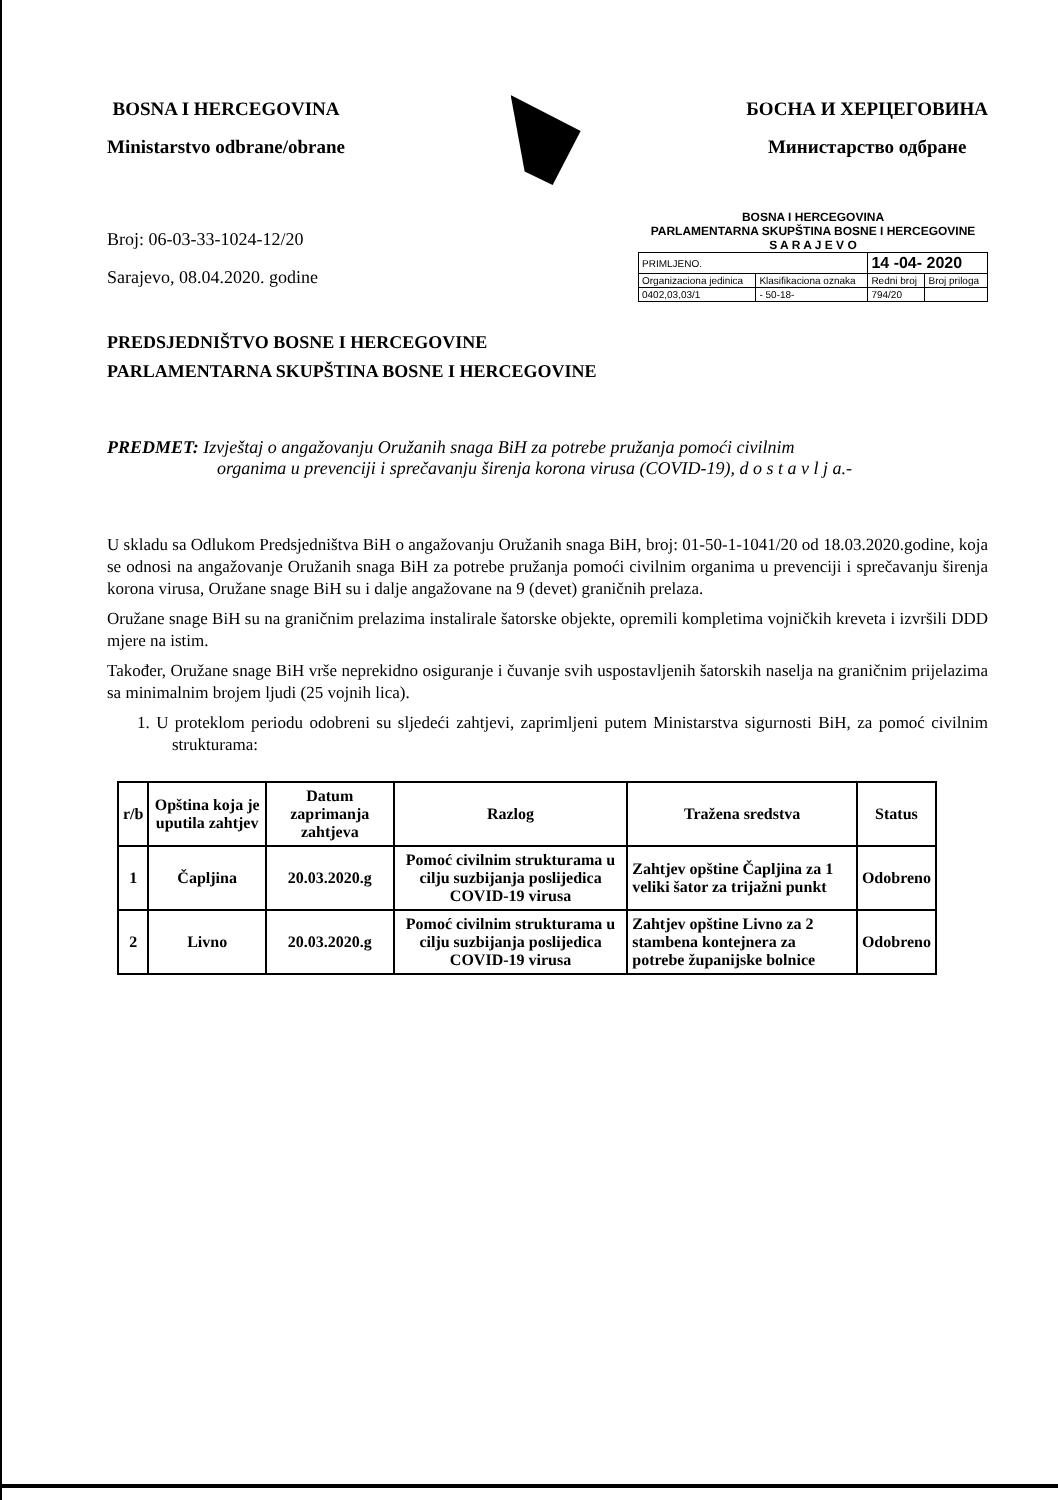BOSNA I HERCEGOVINA
Ministarstvo odbrane/obrane
БОСНА И ХЕРЦЕГОВИНА
Министарство одбране
Broj: 06-03-33-1024-12/20
Sarajevo, 08.04.2020. godine
BOSNA I HERCEGOVINA
PARLAMENTARNA SKUPŠTINA BOSNE I HERCEGOVINE
S A R A J E V O
| PRIMLJENO. | | 14 -04- 2020 | |
| Organizaciona jedinica | Klasifikaciona oznaka | Redni broj | Broj priloga |
| 0402,03,03/1 | - 50-18- | 794/20 | |
PREDSJEDNIŠTVO BOSNE I HERCEGOVINE
PARLAMENTARNA SKUPŠTINA BOSNE I HERCEGOVINE
PREDMET: Izvještaj o angažovanju Oružanih snaga BiH za potrebe pružanja pomoći civilnim
organima u prevenciji i sprečavanju širenja korona virusa (COVID-19), d o s t a v l j a.-
U skladu sa Odlukom Predsjedništva BiH o angažovanju Oružanih snaga BiH, broj: 01-50-1-1041/20 od 18.03.2020.godine, koja se odnosi na angažovanje Oružanih snaga BiH za potrebe pružanja pomoći civilnim organima u prevenciji i sprečavanju širenja korona virusa, Oružane snage BiH su i dalje angažovane na 9 (devet) graničnih prelaza.
Oružane snage BiH su na graničnim prelazima instalirale šatorske objekte, opremili kompletima vojničkih kreveta i izvršili DDD mjere na istim.
Također, Oružane snage BiH vrše neprekidno osiguranje i čuvanje svih uspostavljenih šatorskih naselja na graničnim prijelazima sa minimalnim brojem ljudi (25 vojnih lica).
1. U proteklom periodu odobreni su sljedeći zahtjevi, zaprimljeni putem Ministarstva sigurnosti BiH, za pomoć civilnim strukturama:
| r/b | Opština koja je uputila zahtjev | Datum zaprimanja zahtjeva | Razlog | Tražena sredstva | Status |
| --- | --- | --- | --- | --- | --- |
| 1 | Čapljina | 20.03.2020.g | Pomoć civilnim strukturama u cilju suzbijanja poslijedica COVID-19 virusa | Zahtjev opštine Čapljina za 1 veliki šator za trijažni punkt | Odobreno |
| 2 | Livno | 20.03.2020.g | Pomoć civilnim strukturama u cilju suzbijanja poslijedica COVID-19 virusa | Zahtjev opštine Livno za 2 stambena kontejnera za potrebe županijske bolnice | Odobreno |